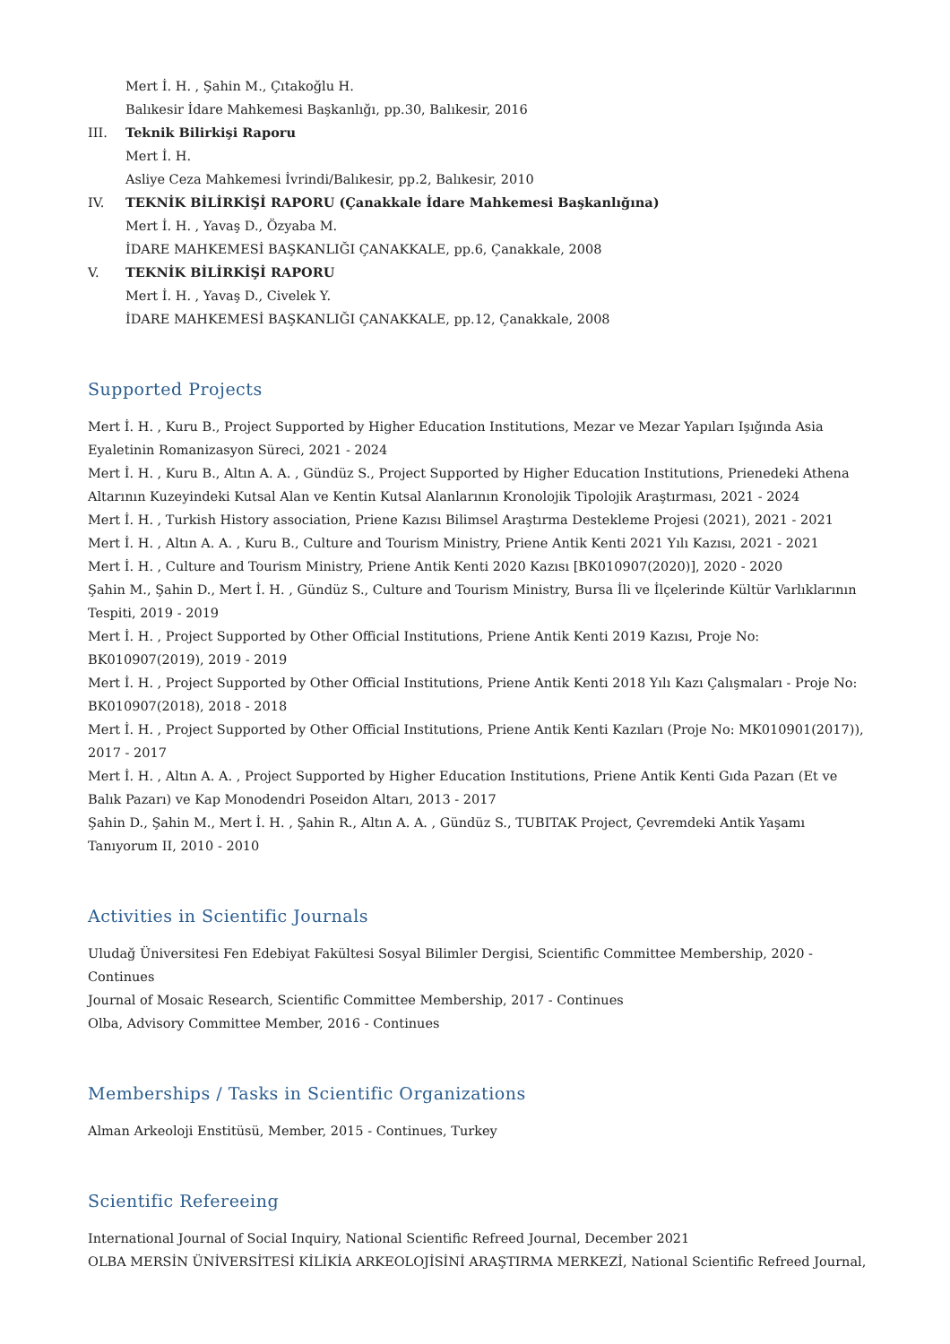Mert İ. H. , Şahin M., Çıtakoğlu H.
Balıkesir İdare Mahkemesi Başkanlığı, pp.30, Balıkesir, 2016
III. Teknik Bilirkişi Raporu
Mert İ. H.
Asliye Ceza Mahkemesi İvrindi/Balıkesir, pp.2, Balıkesir, 2010
IV. TEKNİK BİLİRKİŞİ RAPORU (Çanakkale İdare Mahkemesi Başkanlığına)
Mert İ. H. , Yavaş D., Özyaba M.
İDARE MAHKEMESİ BAŞKANLIĞI ÇANAKKALE, pp.6, Çanakkale, 2008
V. TEKNİK BİLİRKİŞİ RAPORU
Mert İ. H. , Yavaş D., Civelek Y.
İDARE MAHKEMESİ BAŞKANLIĞI ÇANAKKALE, pp.12, Çanakkale, 2008
Supported Projects
Mert İ. H. , Kuru B., Project Supported by Higher Education Institutions, Mezar ve Mezar Yapıları Işığında Asia Eyaletinin Romanizasyon Süreci, 2021 - 2024
Mert İ. H. , Kuru B., Altın A. A. , Gündüz S., Project Supported by Higher Education Institutions, Prienedeki Athena Altarının Kuzeyindeki Kutsal Alan ve Kentin Kutsal Alanlarının Kronolojik Tipolojik Araştırması, 2021 - 2024
Mert İ. H. , Turkish History association, Priene Kazısı Bilimsel Araştırma Destekleme Projesi (2021), 2021 - 2021
Mert İ. H. , Altın A. A. , Kuru B., Culture and Tourism Ministry, Priene Antik Kenti 2021 Yılı Kazısı, 2021 - 2021
Mert İ. H. , Culture and Tourism Ministry, Priene Antik Kenti 2020 Kazısı [BK010907(2020)], 2020 - 2020
Şahin M., Şahin D., Mert İ. H. , Gündüz S., Culture and Tourism Ministry, Bursa İli ve İlçelerinde Kültür Varlıklarının Tespiti, 2019 - 2019
Mert İ. H. , Project Supported by Other Official Institutions, Priene Antik Kenti 2019 Kazısı, Proje No: BK010907(2019), 2019 - 2019
Mert İ. H. , Project Supported by Other Official Institutions, Priene Antik Kenti 2018 Yılı Kazı Çalışmaları - Proje No: BK010907(2018), 2018 - 2018
Mert İ. H. , Project Supported by Other Official Institutions, Priene Antik Kenti Kazıları (Proje No: MK010901(2017)), 2017 - 2017
Mert İ. H. , Altın A. A. , Project Supported by Higher Education Institutions, Priene Antik Kenti Gıda Pazarı (Et ve Balık Pazarı) ve Kap Monodendri Poseidon Altarı, 2013 - 2017
Şahin D., Şahin M., Mert İ. H. , Şahin R., Altın A. A. , Gündüz S., TUBITAK Project, Çevremdeki Antik Yaşamı Tanıyorum II, 2010 - 2010
Activities in Scientific Journals
Uludağ Üniversitesi Fen Edebiyat Fakültesi Sosyal Bilimler Dergisi, Scientific Committee Membership, 2020 - Continues
Journal of Mosaic Research, Scientific Committee Membership, 2017 - Continues
Olba, Advisory Committee Member, 2016 - Continues
Memberships / Tasks in Scientific Organizations
Alman Arkeoloji Enstitüsü, Member, 2015 - Continues, Turkey
Scientific Refereeing
International Journal of Social Inquiry, National Scientific Refreed Journal, December 2021
OLBA MERSİN ÜNİVERSİTESİ KİLİKİA ARKEOLOJİSİNİ ARAŞTIRMA MERKEZİ, National Scientific Refreed Journal,